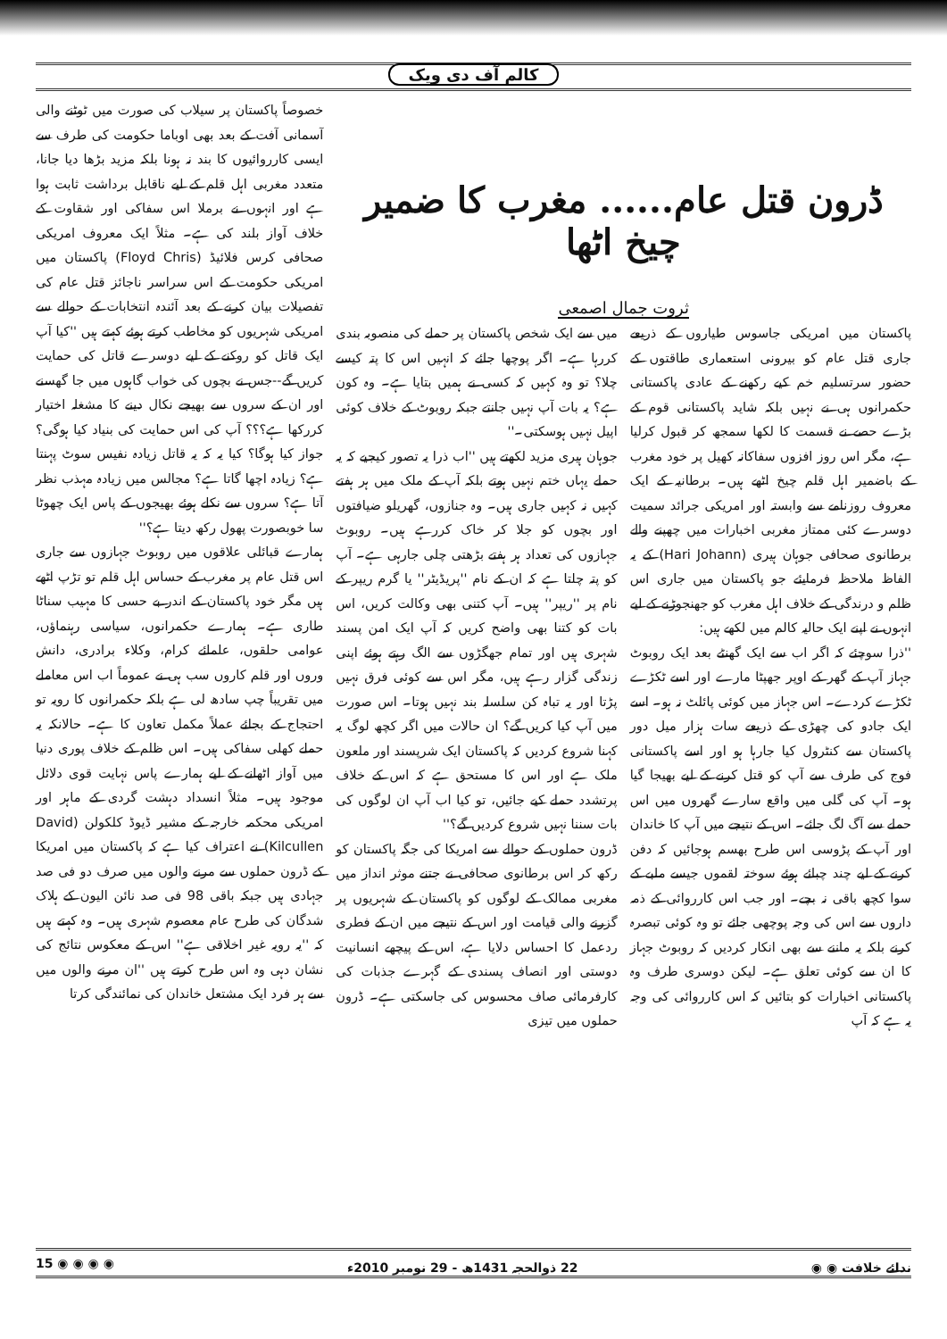کالم آف دی ویک
ڈرون قتل عام...... مغرب کا ضمیر چیخ اٹھا
ثروت جمال اصمعی
پاکستان میں امریکی جاسوس طیاروں کے ذریعے جاری قتل عام کو بیرونی استعماری طاقتوں کے حضور سرتسلیم خم کیے رکھنے کے عادی پاکستانی حکمرانوں ہی نے نہیں بلکہ شاید پاکستانی قوم کے بڑے حصے نے قسمت کا لکھا سمجھ کر قبول کرلیا ہے، مگر اس روز افزوں سفاکانہ کھیل پر خود مغرب کے باضمیر اہل قلم چیخ اٹھے ہیں۔ برطانیہ کے ایک معروف روزنامے سے وابستہ اور امریکی جرائد سمیت دوسرے کئی ممتاز مغربی اخبارات میں چھپنے والے برطانوی صحافی جوہان ہیری (Hari Johann) کے یہ الفاظ ملاحظہ فرمایئے جو پاکستان میں جاری اس ظلم و درندگی کے خلاف اہل مغرب کو جھنجوڑنے کے لیے انہوں نے اپنے ایک حالیہ کالم میں لکھے ہیں:
''ذرا سوچئے کہ اگر اب سے ایک گھنٹے بعد ایک روبوٹ جہاز آپ کے گھر کے اوپر جھپٹا مارے اور اسے ٹکڑے ٹکڑے کردے۔ اس جہاز میں کوئی پائلٹ نہ ہو۔ اسے ایک جادو کی چھڑی کے ذریعے سات ہزار میل دور پاکستان سے کنٹرول کیا جارہا ہو اور اسے پاکستانی فوج کی طرف سے آپ کو قتل کرنے کے لیے بھیجا گیا ہو۔ آپ کی گلی میں واقع سارے گھروں میں اس حملے سے آگ لگ جائے۔ اس کے نتیجے میں آپ کا خاندان اور آپ کے پڑوسی اس طرح بھسم ہوجائیں کہ دفن کرنے کے لیے چند چبائے ہوئے سوختہ لقموں جیسے ملبے کے سوا کچھ باقی نہ بچے۔ اور جب اس کارروائی کے ذمہ داروں سے اس کی وجہ پوچھی جائے تو وہ کوئی تبصرہ کرنے بلکہ یہ ماننے سے بھی انکار کردیں کہ روبوٹ جہاز کا ان سے کوئی تعلق ہے۔ لیکن دوسری طرف وہ پاکستانی اخبارات کو بتائیں کہ اس کارروائی کی وجہ یہ ہے کہ آپ
میں سے ایک شخص پاکستان پر حملے کی منصوبہ بندی کررہا ہے۔ اگر پوچھا جائے کہ انہیں اس کا پتہ کیسے چلا؟ تو وہ کہیں کہ کسی نے ہمیں بتایا ہے۔ وہ کون ہے؟ یہ بات آپ نہیں جانتے جبکہ روبوٹ کے خلاف کوئی اپیل نہیں ہوسکتی۔''
جوہان ہیری مزید لکھتے ہیں ''اب ذرا یہ تصور کیجیے کہ یہ حملے یہاں ختم نہیں ہوتے بلکہ آپ کے ملک میں ہر ہفتے کہیں نہ کہیں جاری ہیں۔ وہ جنازوں، گھریلو ضیافتوں اور بچوں کو جلا کر خاک کررہے ہیں۔ روبوٹ جہازوں کی تعداد ہر ہفتے بڑھتی چلی جارہی ہے۔ آپ کو پتہ چلتا ہے کہ ان کے نام ''پریڈیٹر'' یا گرم ریپر کے نام پر ''ریپر'' ہیں۔ آپ کتنی بھی وکالت کریں، اس بات کو کتنا بھی واضح کریں کہ آپ ایک امن پسند شہری ہیں اور تمام جھگڑوں سے الگ رہتے ہوئے اپنی زندگی گزار رہے ہیں، مگر اس سے کوئی فرق نہیں پڑتا اور یہ تباہ کن سلسلہ بند نہیں ہوتا۔ اس صورت میں آپ کیا کریں گے؟ ان حالات میں اگر کچھ لوگ یہ کہنا شروع کردیں کہ پاکستان ایک شرپسند اور ملعون ملک ہے اور اس کا مستحق ہے کہ اس کے خلاف پرتشدد حملے کیے جائیں، تو کیا اب آپ ان لوگوں کی بات سننا نہیں شروع کردیں گے؟''
ڈرون حملوں کے حوالے سے امریکا کی جگہ پاکستان کو رکھ کر اس برطانوی صحافی نے جتنے موثر انداز میں مغربی ممالک کے لوگوں کو پاکستان کے شہریوں پر گزرنے والی قیامت اور اس کے نتیجے میں ان کے فطری ردعمل کا احساس دلایا ہے، اس کے پیچھے انسانیت دوستی اور انصاف پسندی کے گہرے جذبات کی کارفرمائی صاف محسوس کی جاسکتی ہے۔ ڈرون حملوں میں تیزی
خصوصاً پاکستان پر سیلاب کی صورت میں ٹوٹنے والی آسمانی آفت کے بعد بھی اوباما حکومت کی طرف سے ایسی کارروائیوں کا بند نہ ہونا بلکہ مزید بڑھا دیا جانا، متعدد مغربی اہل قلم کے لیے ناقابل برداشت ثابت ہوا ہے اور انہوں نے برملا اس سفاکی اور شقاوت کے خلاف آواز بلند کی ہے۔ مثلاً ایک معروف امریکی صحافی کرس فلائیڈ (Floyd Chris) پاکستان میں امریکی حکومت کے اس سراسر ناجائز قتل عام کی تفصیلات بیان کرنے کے بعد آئندہ انتخابات کے حوالے سے امریکی شہریوں کو مخاطب کرتے ہوئے کہتے ہیں ''کیا آپ ایک قاتل کو روکنے کے لیے دوسرے قاتل کی حمایت کریں گے--جس نے بچوں کی خواب گاہوں میں جا گھسنے اور ان کے سروں سے بھیجے نکال دینے کا مشغلہ اختیار کررکھا ہے؟؟؟ آپ کی اس حمایت کی بنیاد کیا ہوگی؟ جواز کیا ہوگا؟ کیا یہ کہ یہ قاتل زیادہ نفیس سوٹ پہنتا ہے؟ زیادہ اچھا گاتا ہے؟ مجالس میں زیادہ مہذب نظر آتا ہے؟ سروں سے نکلے ہوئے بھیجوں کے پاس ایک چھوٹا سا خوبصورت پھول رکھ دیتا ہے؟''
ہمارے قبائلی علاقوں میں روبوٹ جہازوں سے جاری اس قتل عام پر مغرب کے حساس اہل قلم تو تڑپ اٹھے ہیں مگر خود پاکستان کے اندر بے حسی کا مہیب سناٹا طاری ہے۔ ہمارے حکمرانوں، سیاسی رہنماؤں، عوامی حلقوں، علمائے کرام، وکلاء برادری، دانش وروں اور قلم کاروں سب ہی نے عموماً اب اس معاملے میں تقریباً چپ سادھ لی ہے بلکہ حکمرانوں کا رویہ تو احتجاج کے بجائے عملاً مکمل تعاون کا ہے۔ حالانکہ یہ حملے کھلی سفاکی ہیں۔ اس ظلم کے خلاف پوری دنیا میں آواز اٹھانے کے لیے ہمارے پاس نہایت قوی دلائل موجود ہیں۔ مثلاً انسداد دہشت گردی کے ماہر اور امریکی محکمہ خارجہ کے مشیر ڈیوڈ کلکولن (David Kilcullen) نے اعتراف کیا ہے کہ پاکستان میں امریکا کے ڈرون حملوں سے مرنے والوں میں صرف دو فی صد جہادی ہیں جبکہ باقی 98 فی صد نائن الیون کے ہلاک شدگان کی طرح عام معصوم شہری ہیں۔ وہ کہتے ہیں کہ ''یہ رویہ غیر اخلاقی ہے'' اس کے معکوس نتائج کی نشان دہی وہ اس طرح کرتے ہیں ''ان مرنے والوں میں سے ہر فرد ایک مشتعل خاندان کی نمائندگی کرتا
ندائے خلافت ◉ ◉ 22 ذوالحجہ 1431ھ - 29 نومبر 2010ء ◉ ◉ ◉ ◉ 15